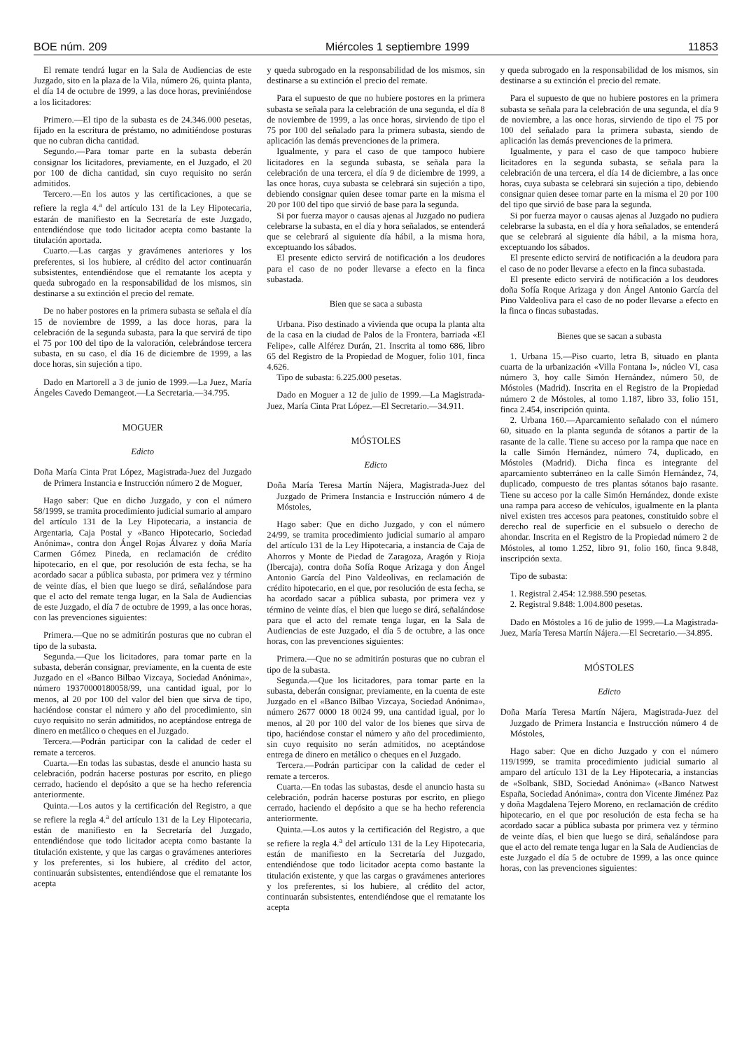BOE núm. 209 Miércoles 1 septiembre 1999 11853
El remate tendrá lugar en la Sala de Audiencias de este Juzgado, sito en la plaza de la Vila, número 26, quinta planta, el día 14 de octubre de 1999, a las doce horas, previniéndose a los licitadores:
Primero.—El tipo de la subasta es de 24.346.000 pesetas, fijado en la escritura de préstamo, no admitiéndose posturas que no cubran dicha cantidad.
Segundo.—Para tomar parte en la subasta deberán consignar los licitadores, previamente, en el Juzgado, el 20 por 100 de dicha cantidad, sin cuyo requisito no serán admitidos.
Tercero.—En los autos y las certificaciones, a que se refiere la regla 4.<sup>a</sup> del artículo 131 de la Ley Hipotecaria, estarán de manifiesto en la Secretaría de este Juzgado, entendiéndose que todo licitador acepta como bastante la titulación aportada.
Cuarto.—Las cargas y gravámenes anteriores y los preferentes, si los hubiere, al crédito del actor continuarán subsistentes, entendiéndose que el rematante los acepta y queda subrogado en la responsabilidad de los mismos, sin destinarse a su extinción el precio del remate.
De no haber postores en la primera subasta se señala el día 15 de noviembre de 1999, a las doce horas, para la celebración de la segunda subasta, para la que servirá de tipo el 75 por 100 del tipo de la valoración, celebrándose tercera subasta, en su caso, el día 16 de diciembre de 1999, a las doce horas, sin sujeción a tipo.
Dado en Martorell a 3 de junio de 1999.—La Juez, María Ángeles Cavedo Demangeot.—La Secretaria.—34.795.
MOGUER
Edicto
Doña María Cinta Prat López, Magistrada-Juez del Juzgado de Primera Instancia e Instrucción número 2 de Moguer,
Hago saber: Que en dicho Juzgado, y con el número 58/1999, se tramita procedimiento judicial sumario al amparo del artículo 131 de la Ley Hipotecaria, a instancia de Argentaria, Caja Postal y «Banco Hipotecario, Sociedad Anónima», contra don Ángel Rojas Álvarez y doña María Carmen Gómez Pineda, en reclamación de crédito hipotecario, en el que, por resolución de esta fecha, se ha acordado sacar a pública subasta, por primera vez y término de veinte días, el bien que luego se dirá, señalándose para que el acto del remate tenga lugar, en la Sala de Audiencias de este Juzgado, el día 7 de octubre de 1999, a las once horas, con las prevenciones siguientes:
Primera.—Que no se admitirán posturas que no cubran el tipo de la subasta.
Segunda.—Que los licitadores, para tomar parte en la subasta, deberán consignar, previamente, en la cuenta de este Juzgado en el «Banco Bilbao Vizcaya, Sociedad Anónima», número 19370000180058/99, una cantidad igual, por lo menos, al 20 por 100 del valor del bien que sirva de tipo, haciéndose constar el número y año del procedimiento, sin cuyo requisito no serán admitidos, no aceptándose entrega de dinero en metálico o cheques en el Juzgado.
Tercera.—Podrán participar con la calidad de ceder el remate a terceros.
Cuarta.—En todas las subastas, desde el anuncio hasta su celebración, podrán hacerse posturas por escrito, en pliego cerrado, haciendo el depósito a que se ha hecho referencia anteriormente.
Quinta.—Los autos y la certificación del Registro, a que se refiere la regla 4.<sup>a</sup> del artículo 131 de la Ley Hipotecaria, están de manifiesto en la Secretaría del Juzgado, entendiéndose que todo licitador acepta como bastante la titulación existente, y que las cargas o gravámenes anteriores y los preferentes, si los hubiere, al crédito del actor, continuarán subsistentes, entendiéndose que el rematante los acepta
y queda subrogado en la responsabilidad de los mismos, sin destinarse a su extinción el precio del remate.
Para el supuesto de que no hubiere postores en la primera subasta se señala para la celebración de una segunda, el día 8 de noviembre de 1999, a las once horas, sirviendo de tipo el 75 por 100 del señalado para la primera subasta, siendo de aplicación las demás prevenciones de la primera.
Igualmente, y para el caso de que tampoco hubiere licitadores en la segunda subasta, se señala para la celebración de una tercera, el día 9 de diciembre de 1999, a las once horas, cuya subasta se celebrará sin sujeción a tipo, debiendo consignar quien desee tomar parte en la misma el 20 por 100 del tipo que sirvió de base para la segunda.
Si por fuerza mayor o causas ajenas al Juzgado no pudiera celebrarse la subasta, en el día y hora señalados, se entenderá que se celebrará al siguiente día hábil, a la misma hora, exceptuando los sábados.
El presente edicto servirá de notificación a los deudores para el caso de no poder llevarse a efecto en la finca subastada.
Bien que se saca a subasta
Urbana. Piso destinado a vivienda que ocupa la planta alta de la casa en la ciudad de Palos de la Frontera, barriada «El Felipe», calle Alférez Durán, 21. Inscrita al tomo 686, libro 65 del Registro de la Propiedad de Moguer, folio 101, finca 4.626.
Tipo de subasta: 6.225.000 pesetas.
Dado en Moguer a 12 de julio de 1999.—La Magistrada-Juez, María Cinta Prat López.—El Secretario.—34.911.
MÓSTOLES
Edicto
Doña María Teresa Martín Nájera, Magistrada-Juez del Juzgado de Primera Instancia e Instrucción número 4 de Móstoles,
Hago saber: Que en dicho Juzgado, y con el número 24/99, se tramita procedimiento judicial sumario al amparo del artículo 131 de la Ley Hipotecaria, a instancia de Caja de Ahorros y Monte de Piedad de Zaragoza, Aragón y Rioja (Ibercaja), contra doña Sofía Roque Arizaga y don Ángel Antonio García del Pino Valdeolivas, en reclamación de crédito hipotecario, en el que, por resolución de esta fecha, se ha acordado sacar a pública subasta, por primera vez y término de veinte días, el bien que luego se dirá, señalándose para que el acto del remate tenga lugar, en la Sala de Audiencias de este Juzgado, el día 5 de octubre, a las once horas, con las prevenciones siguientes:
Primera.—Que no se admitirán posturas que no cubran el tipo de la subasta.
Segunda.—Que los licitadores, para tomar parte en la subasta, deberán consignar, previamente, en la cuenta de este Juzgado en el «Banco Bilbao Vizcaya, Sociedad Anónima», número 2677 0000 18 0024 99, una cantidad igual, por lo menos, al 20 por 100 del valor de los bienes que sirva de tipo, haciéndose constar el número y año del procedimiento, sin cuyo requisito no serán admitidos, no aceptándose entrega de dinero en metálico o cheques en el Juzgado.
Tercera.—Podrán participar con la calidad de ceder el remate a terceros.
Cuarta.—En todas las subastas, desde el anuncio hasta su celebración, podrán hacerse posturas por escrito, en pliego cerrado, haciendo el depósito a que se ha hecho referencia anteriormente.
Quinta.—Los autos y la certificación del Registro, a que se refiere la regla 4.<sup>a</sup> del artículo 131 de la Ley Hipotecaria, están de manifiesto en la Secretaría del Juzgado, entendiéndose que todo licitador acepta como bastante la titulación existente, y que las cargas o gravámenes anteriores y los preferentes, si los hubiere, al crédito del actor, continuarán subsistentes, entendiéndose que el rematante los acepta
y queda subrogado en la responsabilidad de los mismos, sin destinarse a su extinción el precio del remate.
Para el supuesto de que no hubiere postores en la primera subasta se señala para la celebración de una segunda, el día 9 de noviembre, a las once horas, sirviendo de tipo el 75 por 100 del señalado para la primera subasta, siendo de aplicación las demás prevenciones de la primera.
Igualmente, y para el caso de que tampoco hubiere licitadores en la segunda subasta, se señala para la celebración de una tercera, el día 14 de diciembre, a las once horas, cuya subasta se celebrará sin sujeción a tipo, debiendo consignar quien desee tomar parte en la misma el 20 por 100 del tipo que sirvió de base para la segunda.
Si por fuerza mayor o causas ajenas al Juzgado no pudiera celebrarse la subasta, en el día y hora señalados, se entenderá que se celebrará al siguiente día hábil, a la misma hora, exceptuando los sábados.
El presente edicto servirá de notificación a la deudora para el caso de no poder llevarse a efecto en la finca subastada.
El presente edicto servirá de notificación a los deudores doña Sofía Roque Arizaga y don Ángel Antonio García del Pino Valdeoliva para el caso de no poder llevarse a efecto en la finca o fincas subastadas.
Bienes que se sacan a subasta
1. Urbana 15.—Piso cuarto, letra B, situado en planta cuarta de la urbanización «Villa Fontana I», núcleo VI, casa número 3, hoy calle Simón Hernández, número 50, de Móstoles (Madrid). Inscrita en el Registro de la Propiedad número 2 de Móstoles, al tomo 1.187, libro 33, folio 151, finca 2.454, inscripción quinta.
2. Urbana 160.—Aparcamiento señalado con el número 60, situado en la planta segunda de sótanos a partir de la rasante de la calle. Tiene su acceso por la rampa que nace en la calle Simón Hernández, número 74, duplicado, en Móstoles (Madrid). Dicha finca es integrante del aparcamiento subterráneo en la calle Simón Hernández, 74, duplicado, compuesto de tres plantas sótanos bajo rasante. Tiene su acceso por la calle Simón Hernández, donde existe una rampa para acceso de vehículos, igualmente en la planta nivel existen tres accesos para peatones, constituido sobre el derecho real de superficie en el subsuelo o derecho de ahondar. Inscrita en el Registro de la Propiedad número 2 de Móstoles, al tomo 1.252, libro 91, folio 160, finca 9.848, inscripción sexta.
Tipo de subasta:
1. Registral 2.454: 12.988.590 pesetas.
2. Registral 9.848: 1.004.800 pesetas.
Dado en Móstoles a 16 de julio de 1999.—La Magistrada-Juez, María Teresa Martín Nájera.—El Secretario.—34.895.
MÓSTOLES
Edicto
Doña María Teresa Martín Nájera, Magistrada-Juez del Juzgado de Primera Instancia e Instrucción número 4 de Móstoles,
Hago saber: Que en dicho Juzgado y con el número 119/1999, se tramita procedimiento judicial sumario al amparo del artículo 131 de la Ley Hipotecaria, a instancias de «Solbank, SBD, Sociedad Anónima» («Banco Natwest España, Sociedad Anónima», contra don Vicente Jiménez Paz y doña Magdalena Tejero Moreno, en reclamación de crédito hipotecario, en el que por resolución de esta fecha se ha acordado sacar a pública subasta por primera vez y término de veinte días, el bien que luego se dirá, señalándose para que el acto del remate tenga lugar en la Sala de Audiencias de este Juzgado el día 5 de octubre de 1999, a las once quince horas, con las prevenciones siguientes: